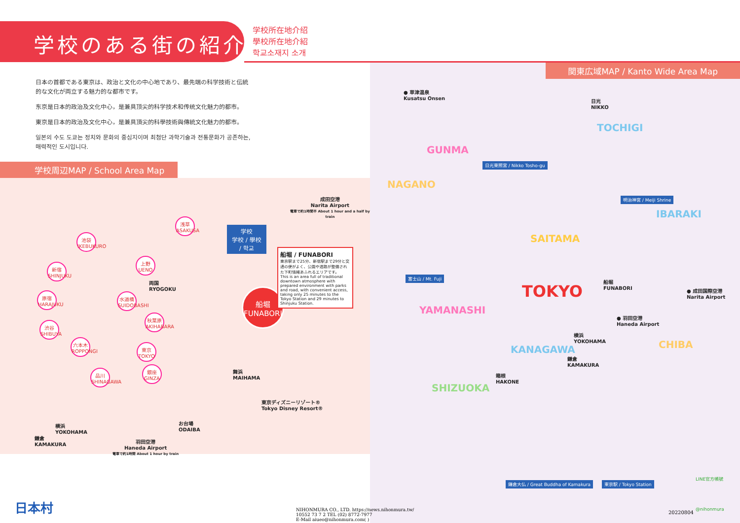学校所在地介绍
學校所在地介紹
학교소재지 소개
学校のある街の紹介
日本の首都である東京は、政治と文化の中心地であり、最先端の科学技術と伝統的な文化が両立する魅力的な都市です。
东京是日本的政治及文化中心，是兼具顶尖的科学技术和传统文化魅力的都市。
東京是日本的政治及文化中心，是兼具頂尖的科學技術與傳統文化魅力的都市。
일본의 수도 도쿄는 정치와 문화의 중심지이며 최첨단 과학기술과 전통문화가 공존하는, 매력적인 도시입니다.
学校周辺MAP / School Area Map
池袋 IKEBUKURO
新宿 SHINJUKU
原宿 HARAJUKU
渋谷 SHIBUYA
六本木 ROPPONGI
品川 SHINAGAWA
浅草 ASAKUSA
上野 UENO
水道橋 SUIDOBASHI
秋葉原 AKIHABARA
東京 TOKYO
銀座 GINZA
両国
RYOGOKU
成田空港
Narita Airport
電車で約1時間半 About 1 hour and a half by train
学校
学校 / 學校
/ 학교
船堀
FUNABORI
船堀 / FUNABORI
東京駅まで25分、新宿駅まで29分と交通の便がよく、公園や道路が整備された下町情緒あふれるエリアです。
This is an area full of traditional downtown atmosphere with prepared environment with parks and road, with convenient access, taking only 25 minutes to the Tokyo Station and 29 minutes to Shinjuku Station.
舞浜
MAIHAMA
東京ディズニーリゾート®
Tokyo Disney Resort®
お台場
ODAIBA
横浜
YOKOHAMA
鎌倉
KAMAKURA
羽田空港
Haneda Airport
電車で約1時間 About 1 hour by train
日本村
関東広域MAP / Kanto Wide Area Map
● 草津温泉
Kusatsu Onsen
日光東照宮 / Nikko Tosho-gu
日光
NIKKO
TOCHIGI
GUNMA
明治神宮 / Meiji Shrine
NAGANO
IBARAKI
SAITAMA
富士山 / Mt. Fuji
TOKYO
船堀
FUNABORI
● 成田国際空港
Narita Airport
YAMANASHI
● 羽田空港
Haneda Airport
横浜
YOKOHAMA
KANAGAWA CHIBA
鎌倉
KAMAKURA
箱根
HAKONE
SHIZUOKA
鎌倉大仏 / Great Buddha of Kamakura
東京駅 / Tokyo Station
LINE官方帳號
@nihonmura
20220804
NIHONMURA CO., LTD. https://news.nihonmura.tw/
10552 73 7 2 TEL (02) 8772-7977
E-Mail aiueo@nihonmura.com( )